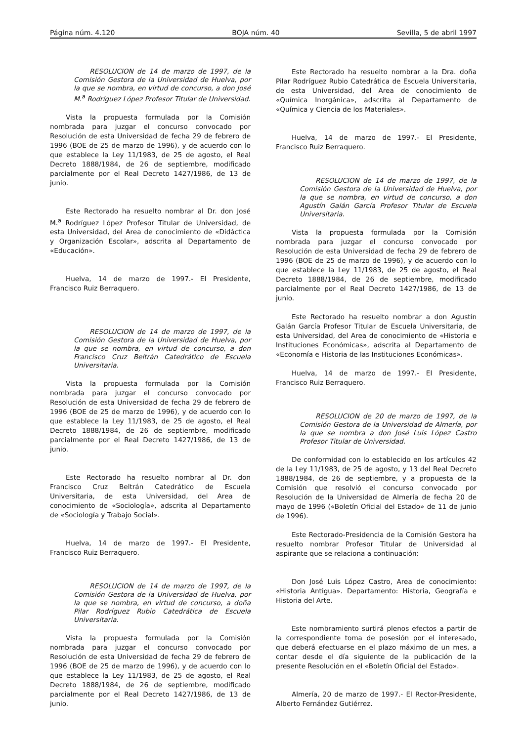Página núm. 4.120 BOJA núm. 40 Sevilla, 5 de abril 1997
RESOLUCION de 14 de marzo de 1997, de la Comisión Gestora de la Universidad de Huelva, por la que se nombra, en virtud de concurso, a don José M.<sup>a</sup> Rodríguez López Profesor Titular de Universidad.
Vista la propuesta formulada por la Comisión nombrada para juzgar el concurso convocado por Resolución de esta Universidad de fecha 29 de febrero de 1996 (BOE de 25 de marzo de 1996), y de acuerdo con lo que establece la Ley 11/1983, de 25 de agosto, el Real Decreto 1888/1984, de 26 de septiembre, modificado parcialmente por el Real Decreto 1427/1986, de 13 de junio.
Este Rectorado ha resuelto nombrar al Dr. don José M.<sup>a</sup> Rodríguez López Profesor Titular de Universidad, de esta Universidad, del Area de conocimiento de «Didáctica y Organización Escolar», adscrita al Departamento de «Educación».
Huelva, 14 de marzo de 1997.- El Presidente, Francisco Ruiz Berraquero.
RESOLUCION de 14 de marzo de 1997, de la Comisión Gestora de la Universidad de Huelva, por la que se nombra, en virtud de concurso, a don Francisco Cruz Beltrán Catedrático de Escuela Universitaria.
Vista la propuesta formulada por la Comisión nombrada para juzgar el concurso convocado por Resolución de esta Universidad de fecha 29 de febrero de 1996 (BOE de 25 de marzo de 1996), y de acuerdo con lo que establece la Ley 11/1983, de 25 de agosto, el Real Decreto 1888/1984, de 26 de septiembre, modificado parcialmente por el Real Decreto 1427/1986, de 13 de junio.
Este Rectorado ha resuelto nombrar al Dr. don Francisco Cruz Beltrán Catedrático de Escuela Universitaria, de esta Universidad, del Area de conocimiento de «Sociología», adscrita al Departamento de «Sociología y Trabajo Social».
Huelva, 14 de marzo de 1997.- El Presidente, Francisco Ruiz Berraquero.
RESOLUCION de 14 de marzo de 1997, de la Comisión Gestora de la Universidad de Huelva, por la que se nombra, en virtud de concurso, a doña Pilar Rodríguez Rubio Catedrática de Escuela Universitaria.
Vista la propuesta formulada por la Comisión nombrada para juzgar el concurso convocado por Resolución de esta Universidad de fecha 29 de febrero de 1996 (BOE de 25 de marzo de 1996), y de acuerdo con lo que establece la Ley 11/1983, de 25 de agosto, el Real Decreto 1888/1984, de 26 de septiembre, modificado parcialmente por el Real Decreto 1427/1986, de 13 de junio.
Este Rectorado ha resuelto nombrar a la Dra. doña Pilar Rodríguez Rubio Catedrática de Escuela Universitaria, de esta Universidad, del Area de conocimiento de «Química Inorgánica», adscrita al Departamento de «Química y Ciencia de los Materiales».
Huelva, 14 de marzo de 1997.- El Presidente, Francisco Ruiz Berraquero.
RESOLUCION de 14 de marzo de 1997, de la Comisión Gestora de la Universidad de Huelva, por la que se nombra, en virtud de concurso, a don Agustín Galán García Profesor Titular de Escuela Universitaria.
Vista la propuesta formulada por la Comisión nombrada para juzgar el concurso convocado por Resolución de esta Universidad de fecha 29 de febrero de 1996 (BOE de 25 de marzo de 1996), y de acuerdo con lo que establece la Ley 11/1983, de 25 de agosto, el Real Decreto 1888/1984, de 26 de septiembre, modificado parcialmente por el Real Decreto 1427/1986, de 13 de junio.
Este Rectorado ha resuelto nombrar a don Agustín Galán García Profesor Titular de Escuela Universitaria, de esta Universidad, del Area de conocimiento de «Historia e Instituciones Económicas», adscrita al Departamento de «Economía e Historia de las Instituciones Económicas».
Huelva, 14 de marzo de 1997.- El Presidente, Francisco Ruiz Berraquero.
RESOLUCION de 20 de marzo de 1997, de la Comisión Gestora de la Universidad de Almería, por la que se nombra a don José Luis López Castro Profesor Titular de Universidad.
De conformidad con lo establecido en los artículos 42 de la Ley 11/1983, de 25 de agosto, y 13 del Real Decreto 1888/1984, de 26 de septiembre, y a propuesta de la Comisión que resolvió el concurso convocado por Resolución de la Universidad de Almería de fecha 20 de mayo de 1996 («Boletín Oficial del Estado» de 11 de junio de 1996).
Este Rectorado-Presidencia de la Comisión Gestora ha resuelto nombrar Profesor Titular de Universidad al aspirante que se relaciona a continuación:
Don José Luis López Castro, Area de conocimiento: «Historia Antigua». Departamento: Historia, Geografía e Historia del Arte.
Este nombramiento surtirá plenos efectos a partir de la correspondiente toma de posesión por el interesado, que deberá efectuarse en el plazo máximo de un mes, a contar desde el día siguiente de la publicación de la presente Resolución en el «Boletín Oficial del Estado».
Almería, 20 de marzo de 1997.- El Rector-Presidente, Alberto Fernández Gutiérrez.